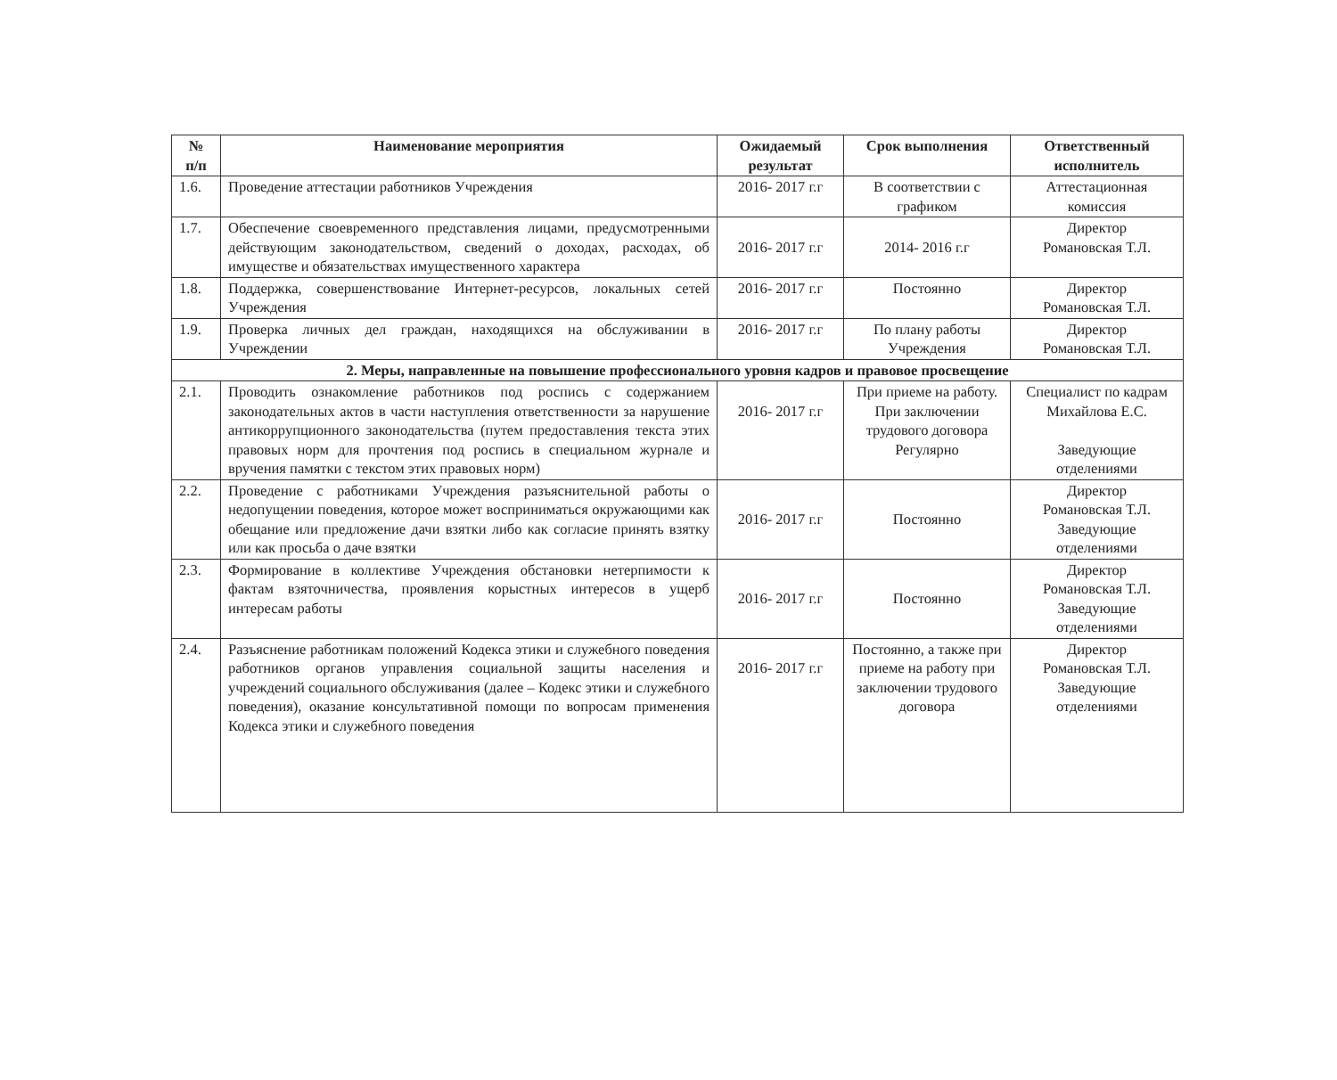| № п/п | Наименование мероприятия | Ожидаемый результат | Срок выполнения | Ответственный исполнитель |
| --- | --- | --- | --- | --- |
| 1.6. | Проведение аттестации работников Учреждения | 2016- 2017 г.г | В соответствии с графиком | Аттестационная комиссия |
| 1.7. | Обеспечение своевременного представления лицами, предусмотренными действующим законодательством, сведений о доходах, расходах, об имуществе и обязательствах имущественного характера | 2016- 2017 г.г | 2014- 2016 г.г | Директор Романовская Т.Л. |
| 1.8. | Поддержка, совершенствование Интернет-ресурсов, локальных сетей Учреждения | 2016- 2017 г.г | Постоянно | Директор Романовская Т.Л. |
| 1.9. | Проверка личных дел граждан, находящихся на обслуживании в Учреждении | 2016- 2017 г.г | По плану работы Учреждения | Директор Романовская Т.Л. |
| 2. Меры, направленные на повышение профессионального уровня кадров и правовое просвещение | | | | |
| 2.1. | Проводить ознакомление работников под роспись с содержанием законодательных актов в части наступления ответственности за нарушение антикоррупционного законодательства (путем предоставления текста этих правовых норм для прочтения под роспись в специальном журнале и вручения памятки с текстом этих правовых норм) | 2016- 2017 г.г | При приеме на работу. При заключении трудового договора Регулярно | Специалист по кадрам Михайлова Е.С. Заведующие отделениями |
| 2.2. | Проведение с работниками Учреждения разъяснительной работы о недопущении поведения, которое может восприниматься окружающими как обещание или предложение дачи взятки либо как согласие принять взятку или как просьба о даче взятки | 2016- 2017 г.г | Постоянно | Директор Романовская Т.Л. Заведующие отделениями |
| 2.3. | Формирование в коллективе Учреждения обстановки нетерпимости к фактам взяточничества, проявления корыстных интересов в ущерб интересам работы | 2016- 2017 г.г | Постоянно | Директор Романовская Т.Л. Заведующие отделениями |
| 2.4. | Разъяснение работникам положений Кодекса этики и служебного поведения работников органов управления социальной защиты населения и учреждений социального обслуживания (далее – Кодекс этики и служебного поведения), оказание консультативной помощи по вопросам применения Кодекса этики и служебного поведения | 2016- 2017 г.г | Постоянно, а также при приеме на работу при заключении трудового договора | Директор Романовская Т.Л. Заведующие отделениями |